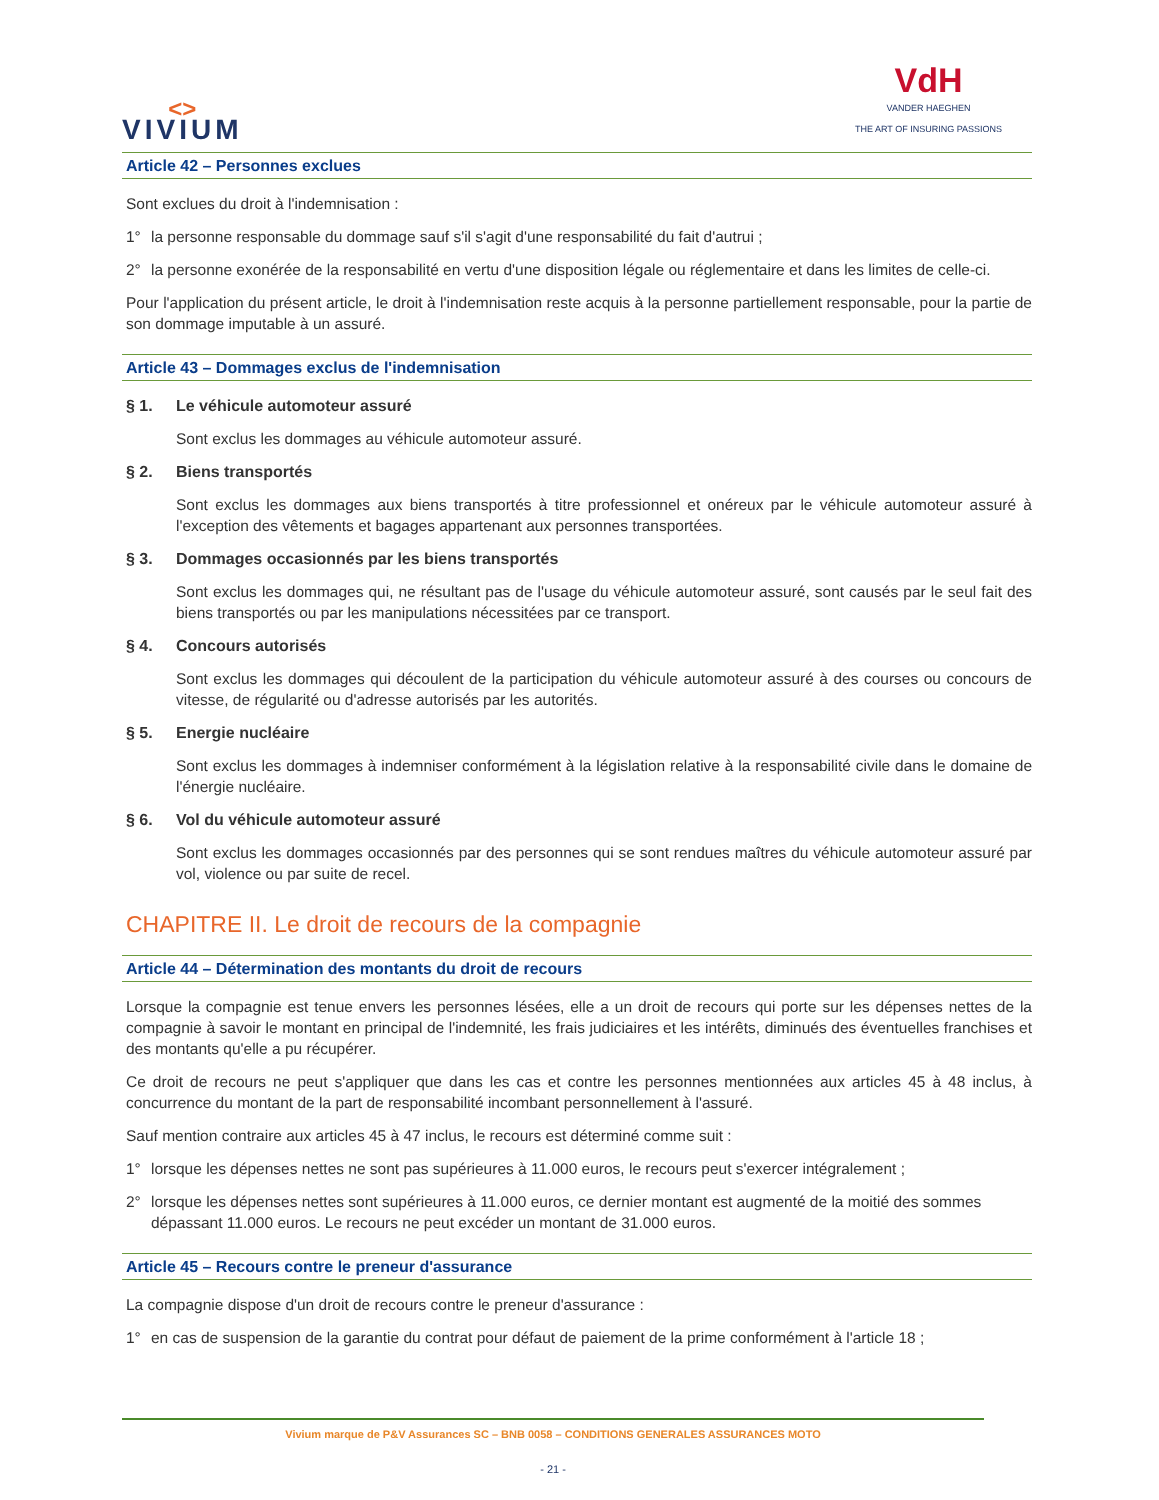<>
VIVIUM
VdH
VANDER HAEGHEN
THE ART OF INSURING PASSIONS
Article 42 – Personnes exclues
Sont exclues du droit à l'indemnisation :
1° la personne responsable du dommage sauf s'il s'agit d'une responsabilité du fait d'autrui ;
2° la personne exonérée de la responsabilité en vertu d'une disposition légale ou réglementaire et dans les limites de celle-ci.
Pour l'application du présent article, le droit à l'indemnisation reste acquis à la personne partiellement responsable, pour la partie de son dommage imputable à un assuré.
Article 43 – Dommages exclus de l'indemnisation
§ 1. Le véhicule automoteur assuré
Sont exclus les dommages au véhicule automoteur assuré.
§ 2. Biens transportés
Sont exclus les dommages aux biens transportés à titre professionnel et onéreux par le véhicule automoteur assuré à l'exception des vêtements et bagages appartenant aux personnes transportées.
§ 3. Dommages occasionnés par les biens transportés
Sont exclus les dommages qui, ne résultant pas de l'usage du véhicule automoteur assuré, sont causés par le seul fait des biens transportés ou par les manipulations nécessitées par ce transport.
§ 4. Concours autorisés
Sont exclus les dommages qui découlent de la participation du véhicule automoteur assuré à des courses ou concours de vitesse, de régularité ou d'adresse autorisés par les autorités.
§ 5. Energie nucléaire
Sont exclus les dommages à indemniser conformément à la législation relative à la responsabilité civile dans le domaine de l'énergie nucléaire.
§ 6. Vol du véhicule automoteur assuré
Sont exclus les dommages occasionnés par des personnes qui se sont rendues maîtres du véhicule automoteur assuré par vol, violence ou par suite de recel.
CHAPITRE II. Le droit de recours de la compagnie
Article 44 – Détermination des montants du droit de recours
Lorsque la compagnie est tenue envers les personnes lésées, elle a un droit de recours qui porte sur les dépenses nettes de la compagnie à savoir le montant en principal de l'indemnité, les frais judiciaires et les intérêts, diminués des éventuelles franchises et des montants qu'elle a pu récupérer.
Ce droit de recours ne peut s'appliquer que dans les cas et contre les personnes mentionnées aux articles 45 à 48 inclus, à concurrence du montant de la part de responsabilité incombant personnellement à l'assuré.
Sauf mention contraire aux articles 45 à 47 inclus, le recours est déterminé comme suit :
1° lorsque les dépenses nettes ne sont pas supérieures à 11.000 euros, le recours peut s'exercer intégralement ;
2° lorsque les dépenses nettes sont supérieures à 11.000 euros, ce dernier montant est augmenté de la moitié des sommes dépassant 11.000 euros. Le recours ne peut excéder un montant de 31.000 euros.
Article 45 – Recours contre le preneur d'assurance
La compagnie dispose d'un droit de recours contre le preneur d'assurance :
1° en cas de suspension de la garantie du contrat pour défaut de paiement de la prime conformément à l'article 18 ;
Vivium marque de P&V Assurances SC – BNB 0058 – CONDITIONS GENERALES ASSURANCES MOTO
- 21 -